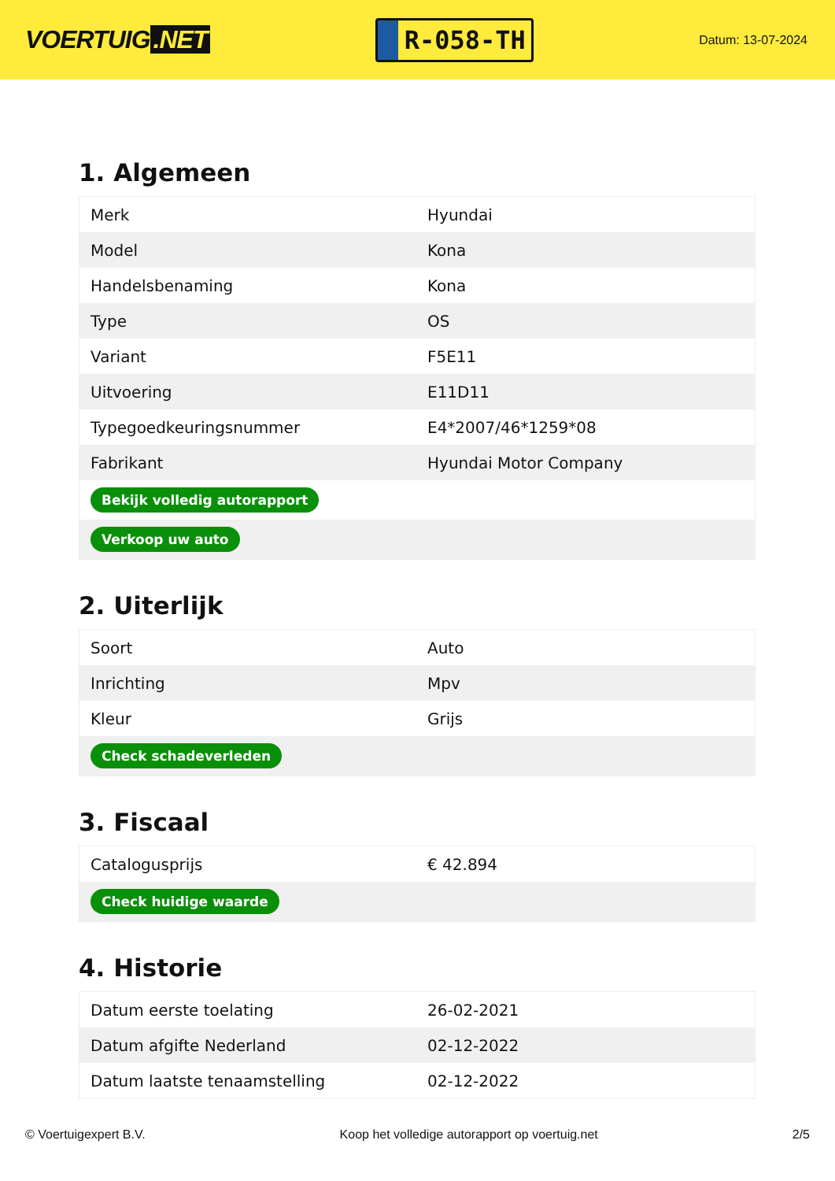VOERTUIG.NET
R-058-TH
Datum: 13-07-2024
1. Algemeen
| Merk | Hyundai |
| Model | Kona |
| Handelsbenaming | Kona |
| Type | OS |
| Variant | F5E11 |
| Uitvoering | E11D11 |
| Typegoedkeuringsnummer | E4*2007/46*1259*08 |
| Fabrikant | Hyundai Motor Company |
| Bekijk volledig autorapport | |
| Verkoop uw auto | |
2. Uiterlijk
| Soort | Auto |
| Inrichting | Mpv |
| Kleur | Grijs |
| Check schadeverleden | |
3. Fiscaal
| Catalogusprijs | € 42.894 |
| Check huidige waarde | |
4. Historie
| Datum eerste toelating | 26-02-2021 |
| Datum afgifte Nederland | 02-12-2022 |
| Datum laatste tenaamstelling | 02-12-2022 |
© Voertuigexpert B.V. Koop het volledige autorapport op voertuig.net 2/5